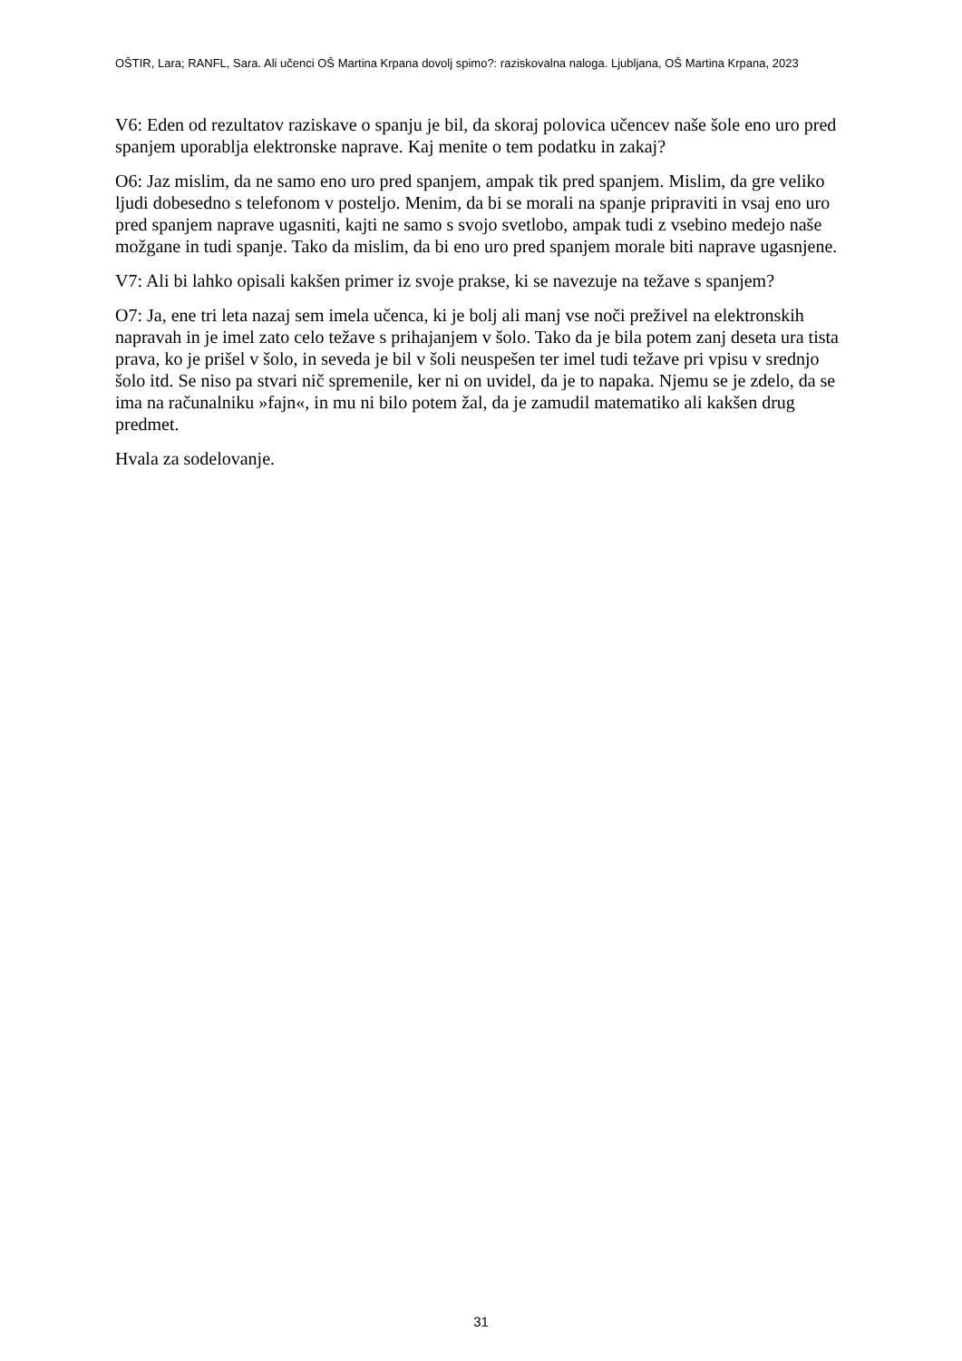OŠTIR, Lara; RANFL, Sara. Ali učenci OŠ Martina Krpana dovolj spimo?: raziskovalna naloga. Ljubljana, OŠ Martina Krpana, 2023
V6: Eden od rezultatov raziskave o spanju je bil, da skoraj polovica učencev naše šole eno uro pred spanjem uporablja elektronske naprave. Kaj menite o tem podatku in zakaj?
O6: Jaz mislim, da ne samo eno uro pred spanjem, ampak tik pred spanjem. Mislim, da gre veliko ljudi dobesedno s telefonom v posteljo. Menim, da bi se morali na spanje pripraviti in vsaj eno uro pred spanjem naprave ugasniti, kajti ne samo s svojo svetlobo, ampak tudi z vsebino medejo naše možgane in tudi spanje. Tako da mislim, da bi eno uro pred spanjem morale biti naprave ugasnjene.
V7: Ali bi lahko opisali kakšen primer iz svoje prakse, ki se navezuje na težave s spanjem?
O7: Ja, ene tri leta nazaj sem imela učenca, ki je bolj ali manj vse noči preživel na elektronskih napravah in je imel zato celo težave s prihajanjem v šolo. Tako da je bila potem zanj deseta ura tista prava, ko je prišel v šolo, in seveda je bil v šoli neuspešen ter imel tudi težave pri vpisu v srednjo šolo itd. Se niso pa stvari nič spremenile, ker ni on uvidel, da je to napaka. Njemu se je zdelo, da se ima na računalniku »fajn«, in mu ni bilo potem žal, da je zamudil matematiko ali kakšen drug predmet.
Hvala za sodelovanje.
31